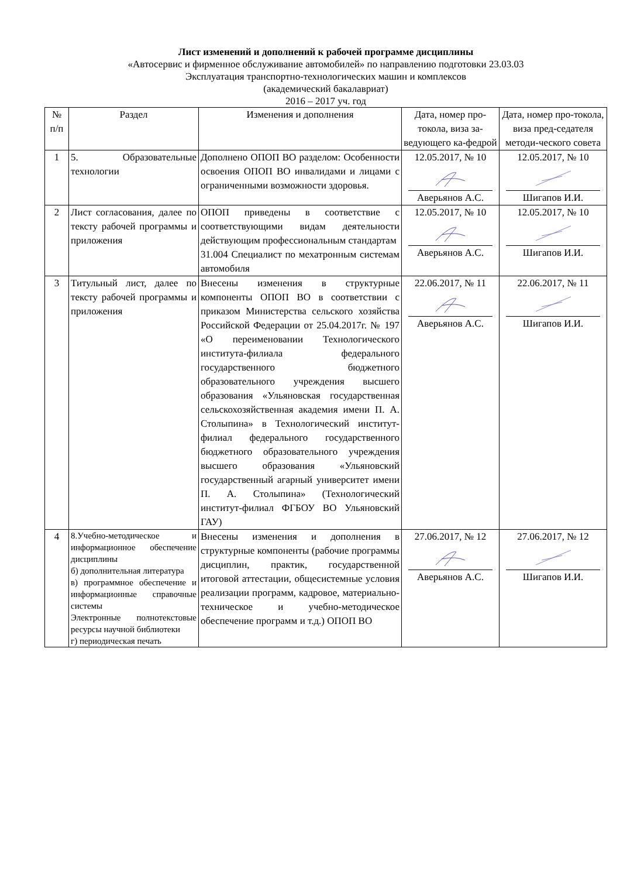Лист изменений и дополнений к рабочей программе дисциплины
«Автосервис и фирменное обслуживание автомобилей» по направлению подготовки 23.03.03
Эксплуатация транспортно-технологических машин и комплексов
(академический бакалавриат)
2016 – 2017 уч. год
| № п/п | Раздел | Изменения и дополнения | Дата, номер про-токола, виза за-ведующего ка-федрой | Дата, номер про-токола, виза пред-седателя методи-ческого совета |
| --- | --- | --- | --- | --- |
| 1 | 5. Образовательные технологии | Дополнено ОПОП ВО разделом: Особенности освоения ОПОП ВО инвалидами и лицами с ограниченными возможности здоровья. | 12.05.2017, № 10 Аверьянов А.С. | 12.05.2017, № 10 Шигапов И.И. |
| 2 | Лист согласования, далее по тексту рабочей программы и приложения | ОПОП приведены в соответствие с соответствующими видам деятельности действующим профессиональным стандартам 31.004 Специалист по мехатронным системам автомобиля | 12.05.2017, № 10 Аверьянов А.С. | 12.05.2017, № 10 Шигапов И.И. |
| 3 | Титульный лист, далее по тексту рабочей программы и приложения | Внесены изменения в структурные компоненты ОПОП ВО в соответствии с приказом Министерства сельского хозяйства Российской Федерации от 25.04.2017г. № 197 «О переименовании Технологического института-филиала федерального государственного бюджетного образовательного учреждения высшего образования «Ульяновская государственная сельскохозяйственная академия имени П. А. Столыпина» в Технологический институт-филиал федерального государственного бюджетного образовательного учреждения высшего образования «Ульяновский государственный агарный университет имени П. А. Столыпина» (Технологический институт-филиал ФГБОУ ВО Ульяновский ГАУ) | 22.06.2017, № 11 Аверьянов А.С. | 22.06.2017, № 11 Шигапов И.И. |
| 4 | 8.Учебно-методическое и информационное обеспечение дисциплины б) дополнительная литература в) программное обеспечение и информационные справочные системы Электронные полнотекстовые ресурсы научной библиотеки г) периодическая печать | Внесены изменения и дополнения в структурные компоненты (рабочие программы дисциплин, практик, государственной итоговой аттестации, общесистемные условия реализации программ, кадровое, материально-техническое и учебно-методическое обеспечение программ и т.д.) ОПОП ВО | 27.06.2017, № 12 Аверьянов А.С. | 27.06.2017, № 12 Шигапов И.И. |